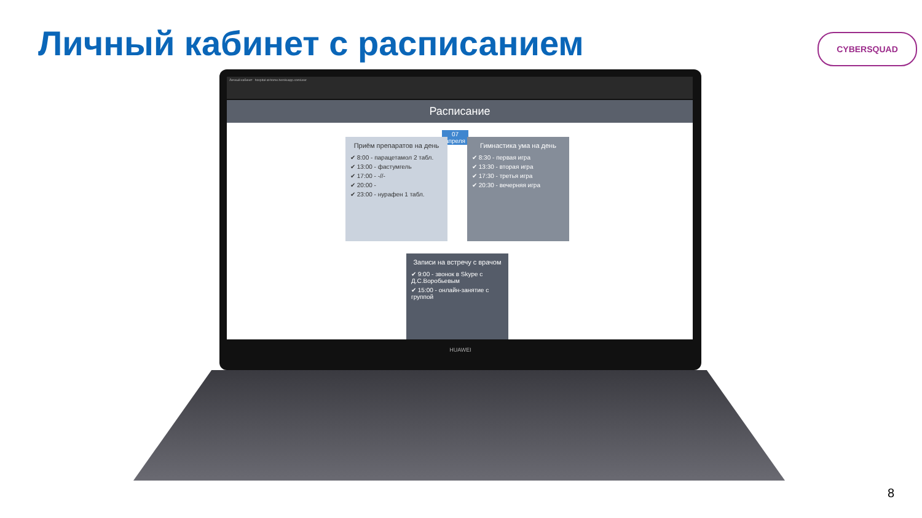Личный кабинет с расписанием CYBERSQUAD
Личный кабинет hospital-at-home.herokuapp.com/user
Расписание
07
апреля
Приём препаратов на день
✔ 8:00 - парацетамол 2 табл.
✔ 13:00 - фастумгель
✔ 17:00 - -//-
✔ 20:00 -
✔ 23:00 - нурафен 1 табл.
Гимнастика ума на день
✔ 8:30 - первая игра
✔ 13:30 - вторая игра
✔ 17:30 - третья игра
✔ 20:30 - вечерняя игра
Записи на встречу с врачом
✔ 9:00 - звонок в Skype с Д.С.Воробьевым
✔ 15:00 - онлайн-занятие с группой
HUAWEI
8